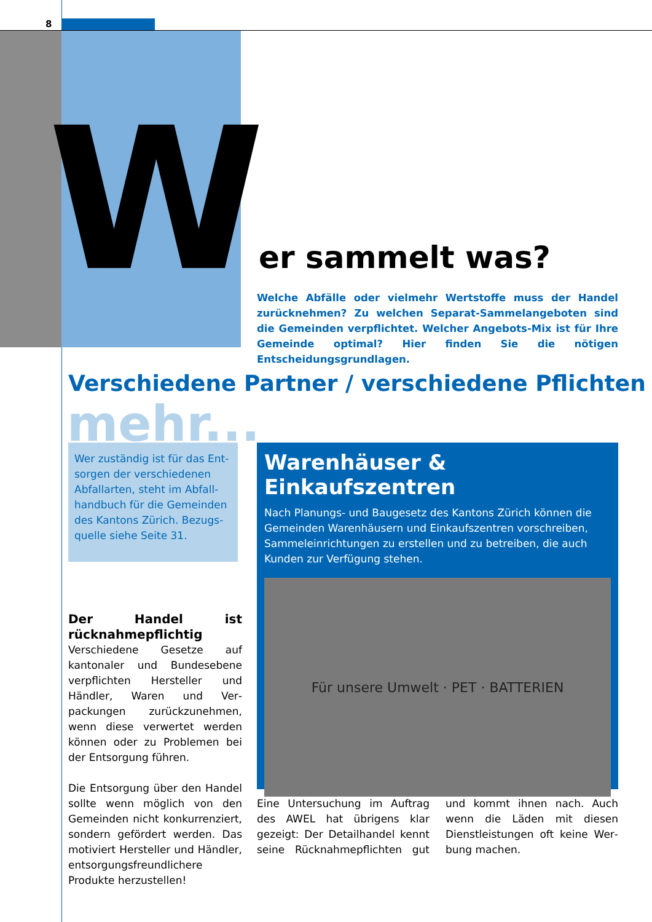8
Wer sammelt was?
Welche Abfälle oder vielmehr Wertstoffe muss der Handel zurückneh­men? Zu welchen Separat-Sammelangeboten sind die Gemeinden ver­pflichtet. Welcher Angebots-Mix ist für Ihre Gemeinde optimal? Hier finden Sie die nötigen Entscheidungsgrundlagen.
Verschiedene Partner / verschiedene Pflichten
mehr...
Wer zuständig ist für das Ent­sorgen der verschiedenen Abfallarten, steht im Abfall­handbuch für die Gemeinden des Kantons Zürich. Bezugs­quelle siehe Seite 31.
Der Handel ist rücknahme­pflichtig
Verschiedene Gesetze auf kantonaler und Bundesebene verpflichten Her­steller und Händler, Waren und Ver­packungen zurückzunehmen, wenn diese verwertet werden können oder zu Problemen bei der Entsorgung führen.
Die Entsorgung über den Handel soll­te wenn möglich von den Gemein­den nicht konkurrenziert, sondern gefördert werden. Das motiviert Her­steller und Händler, entsorgungs­freundlichere Produkte herzustellen!
Warenhäuser & Einkaufszentren
Nach Planungs- und Baugesetz des Kantons Zürich können die Gemeinden Warenhäusern und Einkaufszentren vorschreiben, Sam­meleinrichtungen zu erstellen und zu betreiben, die auch Kunden zur Verfügung stehen.
Für unsere Umwelt · PET · BATTERIEN
Eine Untersuchung im Auftrag des AWEL hat übrigens klar gezeigt: Der Detailhandel kennt seine Rücknah­mepflichten gut und kommt ihnen nach. Auch wenn die Läden mit die­sen Dienstleistungen oft keine Wer­bung machen.